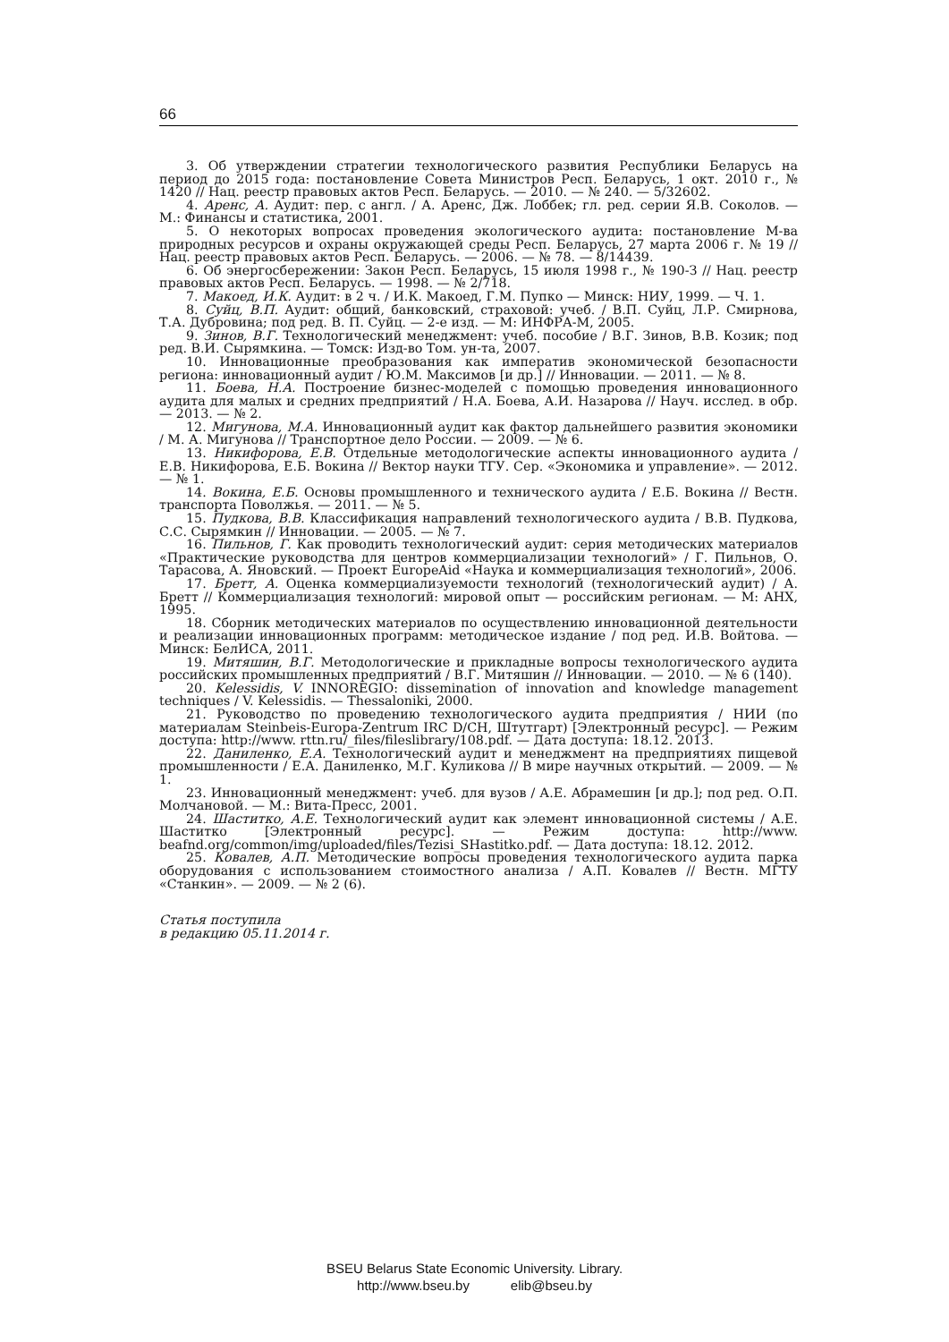66
3. Об утверждении стратегии технологического развития Республики Беларусь на период до 2015 года: постановление Совета Министров Респ. Беларусь, 1 окт. 2010 г., № 1420 // Нац. реестр правовых актов Респ. Беларусь. — 2010. — № 240. — 5/32602.
4. Аренс, А. Аудит: пер. с англ. / А. Аренс, Дж. Лоббек; гл. ред. серии Я.В. Соколов. — М.: Финансы и статистика, 2001.
5. О некоторых вопросах проведения экологического аудита: постановление М-ва природных ресурсов и охраны окружающей среды Респ. Беларусь, 27 марта 2006 г. № 19 // Нац. реестр правовых актов Респ. Беларусь. — 2006. — № 78. — 8/14439.
6. Об энергосбережении: Закон Респ. Беларусь, 15 июля 1998 г., № 190-З // Нац. реестр правовых актов Респ. Беларусь. — 1998. — № 2/718.
7. Макоед, И.К. Аудит: в 2 ч. / И.К. Макоед, Г.М. Пупко — Минск: НИУ, 1999. — Ч. 1.
8. Суйц, В.П. Аудит: общий, банковский, страховой: учеб. / В.П. Суйц, Л.Р. Смирнова, Т.А. Дубровина; под ред. В. П. Суйц. — 2-е изд. — М: ИНФРА-М, 2005.
9. Зинов, В.Г. Технологический менеджмент: учеб. пособие / В.Г. Зинов, В.В. Козик; под ред. В.И. Сырямкина. — Томск: Изд-во Том. ун-та, 2007.
10. Инновационные преобразования как императив экономической безопасности региона: инновационный аудит / Ю.М. Максимов [и др.] // Инновации. — 2011. — № 8.
11. Боева, Н.А. Построение бизнес-моделей с помощью проведения инновационного аудита для малых и средних предприятий / Н.А. Боева, А.И. Назарова // Науч. исслед. в обр. — 2013. — № 2.
12. Мигунова, М.А. Инновационный аудит как фактор дальнейшего развития экономики / М. А. Мигунова // Транспортное дело России. — 2009. — № 6.
13. Никифорова, Е.В. Отдельные методологические аспекты инновационного аудита / Е.В. Никифорова, Е.Б. Вокина // Вектор науки ТГУ. Сер. «Экономика и управление». — 2012. — № 1.
14. Вокина, Е.Б. Основы промышленного и технического аудита / Е.Б. Вокина // Вестн. транспорта Поволжья. — 2011. — № 5.
15. Пудкова, В.В. Классификация направлений технологического аудита / В.В. Пудкова, С.С. Сырямкин // Инновации. — 2005. — № 7.
16. Пильнов, Г. Как проводить технологический аудит: серия методических материалов «Практические руководства для центров коммерциализации технологий» / Г. Пильнов, О. Тарасова, А. Яновский. — Проект EuropeAid «Наука и коммерциализация технологий», 2006.
17. Бретт, А. Оценка коммерциализуемости технологий (технологический аудит) / А. Бретт // Коммерциализация технологий: мировой опыт — российским регионам. — М: АНХ, 1995.
18. Сборник методических материалов по осуществлению инновационной деятельности и реализации инновационных программ: методическое издание / под ред. И.В. Войтова. — Минск: БелИСА, 2011.
19. Митяшин, В.Г. Методологические и прикладные вопросы технологического аудита российских промышленных предприятий / В.Г. Митяшин // Инновации. — 2010. — № 6 (140).
20. Kelessidis, V. INNOREGIO: dissemination of innovation and knowledge management techniques / V. Kelessidis. — Thessaloniki, 2000.
21. Руководство по проведению технологического аудита предприятия / НИИ (по материалам Steinbeis-Europa-Zentrum IRC D/CH, Штутгарт) [Электронный ресурс]. — Режим доступа: http://www. rttn.ru/_files/fileslibrary/108.pdf. — Дата доступа: 18.12. 2013.
22. Даниленко, Е.А. Технологический аудит и менеджмент на предприятиях пищевой промышленности / Е.А. Даниленко, М.Г. Куликова // В мире научных открытий. — 2009. — № 1.
23. Инновационный менеджмент: учеб. для вузов / А.Е. Абрамешин [и др.]; под ред. О.П. Молчановой. — М.: Вита-Пресс, 2001.
24. Шаститко, А.Е. Технологический аудит как элемент инновационной системы / А.Е. Шаститко [Электронный ресурс]. — Режим доступа: http://www. beafnd.org/common/img/uploaded/files/Tezisi_SHastitko.pdf. — Дата доступа: 18.12. 2012.
25. Ковалев, А.П. Методические вопросы проведения технологического аудита парка оборудования с использованием стоимостного анализа / А.П. Ковалев // Вестн. МГТУ «Станкин». — 2009. — № 2 (6).
Статья поступила
в редакцию 05.11.2014 г.
BSEU Belarus State Economic University. Library.
http://www.bseu.by elib@bseu.by